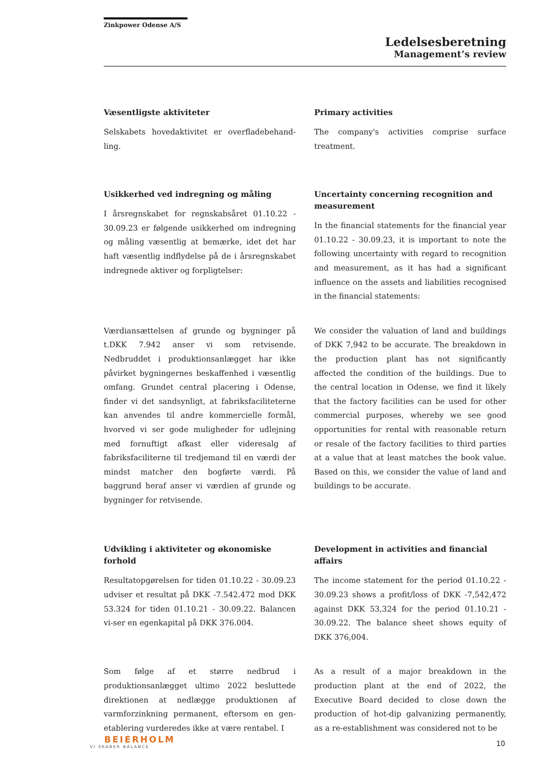Zinkpower Odense A/S
Ledelsesberetning
Management’s review
Væsentligste aktiviteter
Selskabets hovedaktivitet er overfladebehand-ling.
Primary activities
The company's activities comprise surface treatment.
Usikkerhed ved indregning og måling
I årsregnskabet for regnskabsåret 01.10.22 - 30.09.23 er følgende usikkerhed om indregning og måling væsentlig at bemærke, idet det har haft væsentlig indflydelse på de i årsregnskabet indregnede aktiver og forpligtelser:
Uncertainty concerning recognition and measurement
In the financial statements for the financial year 01.10.22 - 30.09.23, it is important to note the following uncertainty with regard to recognition and measurement, as it has had a significant influence on the assets and liabilities recognised in the financial statements:
Værdiansættelsen af grunde og bygninger på t.DKK 7.942 anser vi som retvisende. Nedbruddet i produktionsanlægget har ikke påvirket bygningernes beskaffenhed i væsentlig omfang. Grundet central placering i Odense, finder vi det sandsynligt, at fabriksfaciliteterne kan anvendes til andre kommercielle formål, hvorved vi ser gode muligheder for udlejning med fornuftigt afkast eller videresalg af fabriksfaciliterne til tredjemand til en værdi der mindst matcher den bogførte værdi. På baggrund heraf anser vi værdien af grunde og bygninger for retvisende.
We consider the valuation of land and buildings of DKK 7,942 to be accurate. The breakdown in the production plant has not significantly affected the condition of the buildings. Due to the central location in Odense, we find it likely that the factory facilities can be used for other commercial purposes, whereby we see good opportunities for rental with reasonable return or resale of the factory facilities to third parties at a value that at least matches the book value. Based on this, we consider the value of land and buildings to be accurate.
Udvikling i aktiviteter og økonomiske forhold
Resultatopgørelsen for tiden 01.10.22 - 30.09.23 udviser et resultat på DKK -7.542.472 mod DKK 53.324 for tiden 01.10.21 - 30.09.22. Balancen vi-ser en egenkapital på DKK 376.004.
Development in activities and financial affairs
The income statement for the period 01.10.22 - 30.09.23 shows a profit/loss of DKK -7,542,472 against DKK 53,324 for the period 01.10.21 - 30.09.22. The balance sheet shows equity of DKK 376,004.
Som følge af et større nedbrud i produktionsanlægget ultimo 2022 besluttede direktionen at nedlægge produktionen af varmforzinkning permanent, eftersom en gen-etablering vurderedes ikke at være rentabel. I
As a result of a major breakdown in the production plant at the end of 2022, the Executive Board decided to close down the production of hot-dip galvanizing permanently, as a re-establishment was considered not to be
BEIERHOLM
VI SKABER BALANCE
10